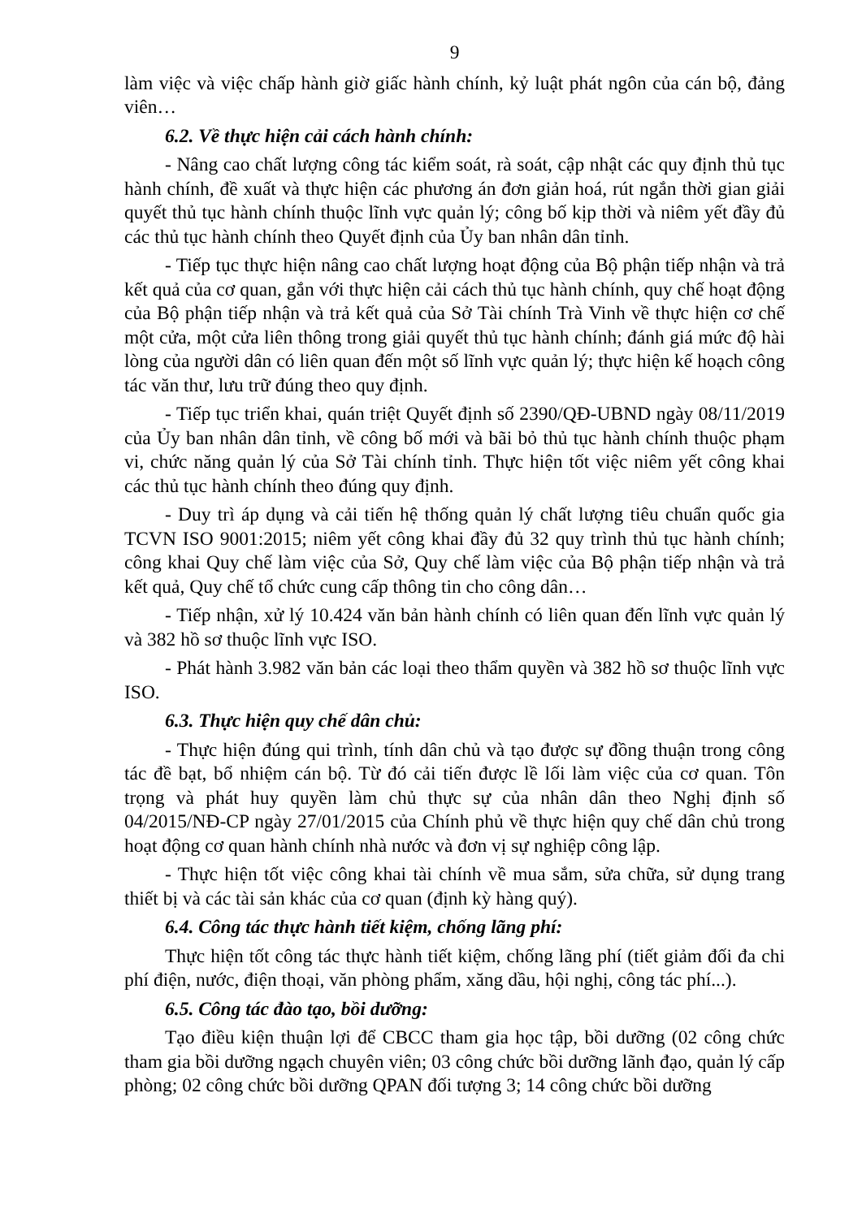9
làm việc và việc chấp hành giờ giấc hành chính, kỷ luật phát ngôn của cán bộ, đảng viên…
6.2. Về thực hiện cải cách hành chính:
- Nâng cao chất lượng công tác kiểm soát, rà soát, cập nhật các quy định thủ tục hành chính, đề xuất và thực hiện các phương án đơn giản hoá, rút ngắn thời gian giải quyết thủ tục hành chính thuộc lĩnh vực quản lý; công bố kịp thời và niêm yết đầy đủ các thủ tục hành chính theo Quyết định của Ủy ban nhân dân tỉnh.
- Tiếp tục thực hiện nâng cao chất lượng hoạt động của Bộ phận tiếp nhận và trả kết quả của cơ quan, gắn với thực hiện cải cách thủ tục hành chính, quy chế hoạt động của Bộ phận tiếp nhận và trả kết quả của Sở Tài chính Trà Vinh về thực hiện cơ chế một cửa, một cửa liên thông trong giải quyết thủ tục hành chính; đánh giá mức độ hài lòng của người dân có liên quan đến một số lĩnh vực quản lý; thực hiện kế hoạch công tác văn thư, lưu trữ đúng theo quy định.
- Tiếp tục triển khai, quán triệt Quyết định số 2390/QĐ-UBND ngày 08/11/2019 của Ủy ban nhân dân tỉnh, về công bố mới và bãi bỏ thủ tục hành chính thuộc phạm vi, chức năng quản lý của Sở Tài chính tỉnh. Thực hiện tốt việc niêm yết công khai các thủ tục hành chính theo đúng quy định.
- Duy trì áp dụng và cải tiến hệ thống quản lý chất lượng tiêu chuẩn quốc gia TCVN ISO 9001:2015; niêm yết công khai đầy đủ 32 quy trình thủ tục hành chính; công khai Quy chế làm việc của Sở, Quy chế làm việc của Bộ phận tiếp nhận và trả kết quả, Quy chế tổ chức cung cấp thông tin cho công dân…
- Tiếp nhận, xử lý 10.424 văn bản hành chính có liên quan đến lĩnh vực quản lý và 382 hồ sơ thuộc lĩnh vực ISO.
- Phát hành 3.982 văn bản các loại theo thẩm quyền và 382 hồ sơ thuộc lĩnh vực ISO.
6.3. Thực hiện quy chế dân chủ:
- Thực hiện đúng qui trình, tính dân chủ và tạo được sự đồng thuận trong công tác đề bạt, bổ nhiệm cán bộ. Từ đó cải tiến được lề lối làm việc của cơ quan. Tôn trọng và phát huy quyền làm chủ thực sự của nhân dân theo Nghị định số 04/2015/NĐ-CP ngày 27/01/2015 của Chính phủ về thực hiện quy chế dân chủ trong hoạt động cơ quan hành chính nhà nước và đơn vị sự nghiệp công lập.
- Thực hiện tốt việc công khai tài chính về mua sắm, sửa chữa, sử dụng trang thiết bị và các tài sản khác của cơ quan (định kỳ hàng quý).
6.4. Công tác thực hành tiết kiệm, chống lãng phí:
Thực hiện tốt công tác thực hành tiết kiệm, chống lãng phí (tiết giảm đối đa chi phí điện, nước, điện thoại, văn phòng phẩm, xăng dầu, hội nghị, công tác phí...).
6.5. Công tác đào tạo, bồi dưỡng:
Tạo điều kiện thuận lợi để CBCC tham gia học tập, bồi dưỡng (02 công chức tham gia bồi dưỡng ngạch chuyên viên; 03 công chức bồi dưỡng lãnh đạo, quản lý cấp phòng; 02 công chức bồi dưỡng QPAN đối tượng 3; 14 công chức bồi dưỡng